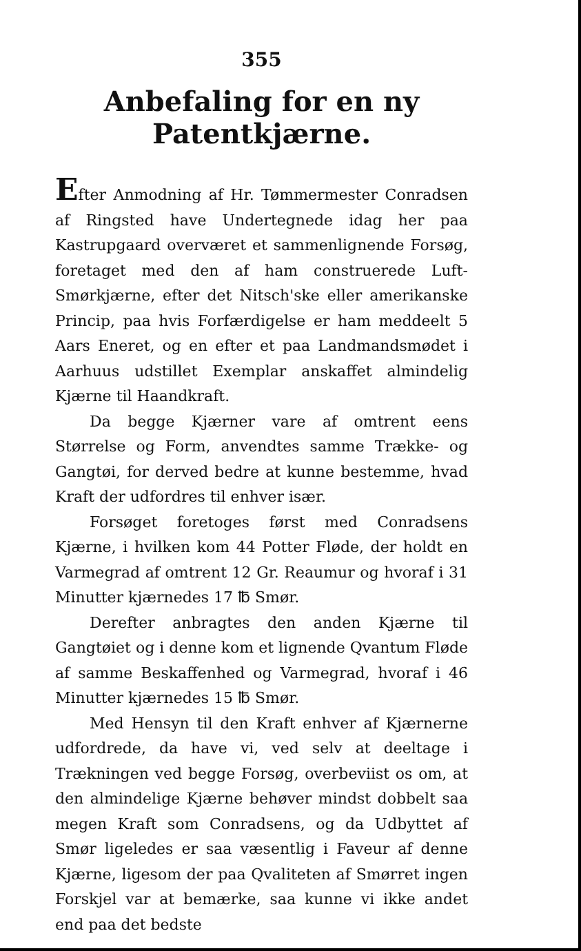355
Anbefaling for en ny Patentkjærne.
Efter Anmodning af Hr. Tømmermester Conradsen af Ringsted have Undertegnede idag her paa Kastrupgaard overværet et sammenlignende Forsøg, foretaget med den af ham construerede Luft-Smørkjærne, efter det Nitsch'ske eller amerikanske Princip, paa hvis Forfærdigelse er ham meddeelt 5 Aars Eneret, og en efter et paa Landmandsmødet i Aarhuus udstillet Exemplar anskaffet almindelig Kjærne til Haandkraft.
Da begge Kjærner vare af omtrent eens Størrelse og Form, anvendtes samme Trække- og Gangtøi, for derved bedre at kunne bestemme, hvad Kraft der udfordres til enhver især.
Forsøget foretoges først med Conradsens Kjærne, i hvilken kom 44 Potter Fløde, der holdt en Varmegrad af omtrent 12 Gr. Reaumur og hvoraf i 31 Minutter kjærnedes 17 ℔ Smør.
Derefter anbragtes den anden Kjærne til Gangtøiet og i denne kom et lignende Qvantum Fløde af samme Beskaffenhed og Varmegrad, hvoraf i 46 Minutter kjærnedes 15 ℔ Smør.
Med Hensyn til den Kraft enhver af Kjærnerne udfordrede, da have vi, ved selv at deeltage i Trækningen ved begge Forsøg, overbeviist os om, at den almindelige Kjærne behøver mindst dobbelt saa megen Kraft som Conradsens, og da Udbyttet af Smør ligeledes er saa væsentlig i Faveur af denne Kjærne, ligesom der paa Qvaliteten af Smørret ingen Forskjel var at bemærke, saa kunne vi ikke andet end paa det bedste